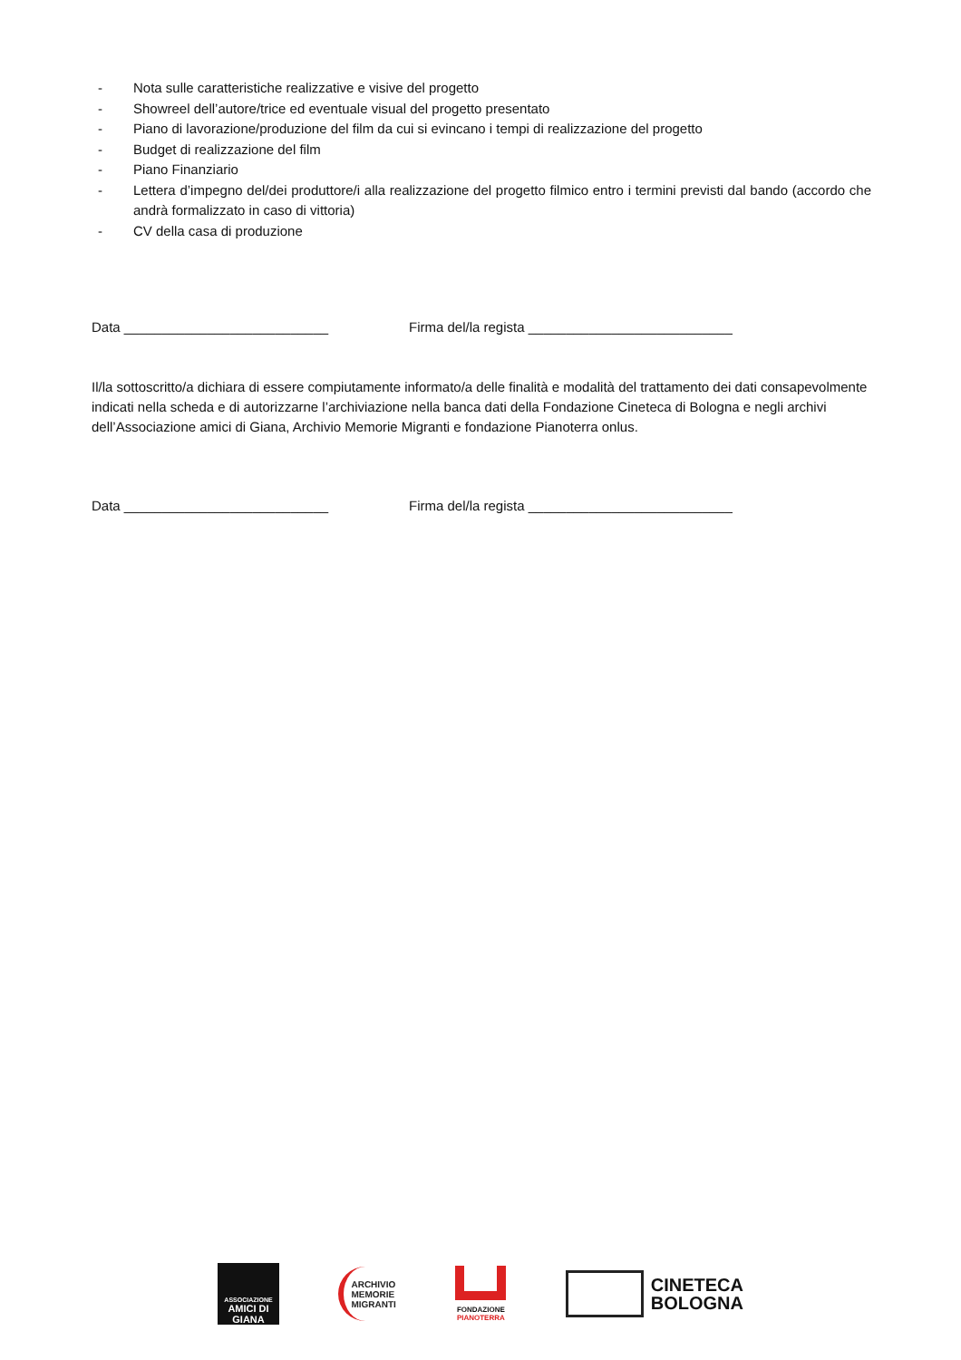- Nota sulle caratteristiche realizzative e visive del progetto
- Showreel dell’autore/trice ed eventuale visual del progetto presentato
- Piano di lavorazione/produzione del film da cui si evincano i tempi di realizzazione del progetto
- Budget di realizzazione del film
- Piano Finanziario
- Lettera d’impegno del/dei produttore/i alla realizzazione del progetto filmico entro i termini previsti dal bando (accordo che andrà formalizzato in caso di vittoria)
- CV della casa di produzione
Data ___________________________ Firma del/la regista ___________________________
Il/la sottoscritto/a dichiara di essere compiutamente informato/a delle finalità e modalità del trattamento dei dati consapevolmente indicati nella scheda e di autorizzarne l’archiviazione nella banca dati della Fondazione Cineteca di Bologna e negli archivi dell’Associazione amici di Giana, Archivio Memorie Migranti e fondazione Pianoterra onlus.
Data ___________________________ Firma del/la regista ___________________________
ASSOCIAZIONE
AMICI DI
GIANA
ARCHIVIO
MEMORIE
MIGRANTI
FONDAZIONE
PIANOTERRA
CINETECA
BOLOGNA